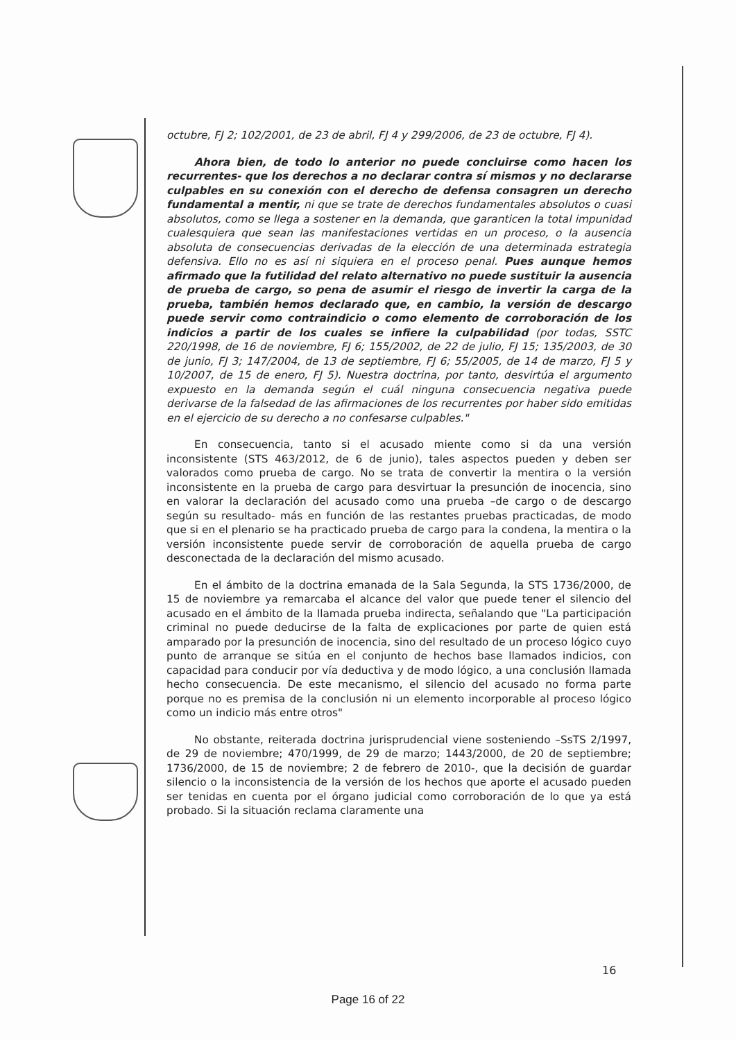octubre, FJ 2; 102/2001, de 23 de abril, FJ 4 y 299/2006, de 23 de octubre, FJ 4).
Ahora bien, de todo lo anterior no puede concluirse como hacen los recurrentes- que los derechos a no declarar contra sí mismos y no declararse culpables en su conexión con el derecho de defensa consagren un derecho fundamental a mentir, ni que se trate de derechos fundamentales absolutos o cuasi absolutos, como se llega a sostener en la demanda, que garanticen la total impunidad cualesquiera que sean las manifestaciones vertidas en un proceso, o la ausencia absoluta de consecuencias derivadas de la elección de una determinada estrategia defensiva. Ello no es así ni siquiera en el proceso penal. Pues aunque hemos afirmado que la futilidad del relato alternativo no puede sustituir la ausencia de prueba de cargo, so pena de asumir el riesgo de invertir la carga de la prueba, también hemos declarado que, en cambio, la versión de descargo puede servir como contraindicio o como elemento de corroboración de los indicios a partir de los cuales se infiere la culpabilidad (por todas, SSTC 220/1998, de 16 de noviembre, FJ 6; 155/2002, de 22 de julio, FJ 15; 135/2003, de 30 de junio, FJ 3; 147/2004, de 13 de septiembre, FJ 6; 55/2005, de 14 de marzo, FJ 5 y 10/2007, de 15 de enero, FJ 5). Nuestra doctrina, por tanto, desvirtúa el argumento expuesto en la demanda según el cuál ninguna consecuencia negativa puede derivarse de la falsedad de las afirmaciones de los recurrentes por haber sido emitidas en el ejercicio de su derecho a no confesarse culpables."
En consecuencia, tanto si el acusado miente como si da una versión inconsistente (STS 463/2012, de 6 de junio), tales aspectos pueden y deben ser valorados como prueba de cargo. No se trata de convertir la mentira o la versión inconsistente en la prueba de cargo para desvirtuar la presunción de inocencia, sino en valorar la declaración del acusado como una prueba –de cargo o de descargo según su resultado- más en función de las restantes pruebas practicadas, de modo que si en el plenario se ha practicado prueba de cargo para la condena, la mentira o la versión inconsistente puede servir de corroboración de aquella prueba de cargo desconectada de la declaración del mismo acusado.
En el ámbito de la doctrina emanada de la Sala Segunda, la STS 1736/2000, de 15 de noviembre ya remarcaba el alcance del valor que puede tener el silencio del acusado en el ámbito de la llamada prueba indirecta, señalando que "La participación criminal no puede deducirse de la falta de explicaciones por parte de quien está amparado por la presunción de inocencia, sino del resultado de un proceso lógico cuyo punto de arranque se sitúa en el conjunto de hechos base llamados indicios, con capacidad para conducir por vía deductiva y de modo lógico, a una conclusión llamada hecho consecuencia. De este mecanismo, el silencio del acusado no forma parte porque no es premisa de la conclusión ni un elemento incorporable al proceso lógico como un indicio más entre otros"
No obstante, reiterada doctrina jurisprudencial viene sosteniendo –SsTS 2/1997, de 29 de noviembre; 470/1999, de 29 de marzo; 1443/2000, de 20 de septiembre; 1736/2000, de 15 de noviembre; 2 de febrero de 2010-, que la decisión de guardar silencio o la inconsistencia de la versión de los hechos que aporte el acusado pueden ser tenidas en cuenta por el órgano judicial como corroboración de lo que ya está probado. Si la situación reclama claramente una
16
Page 16 of 22